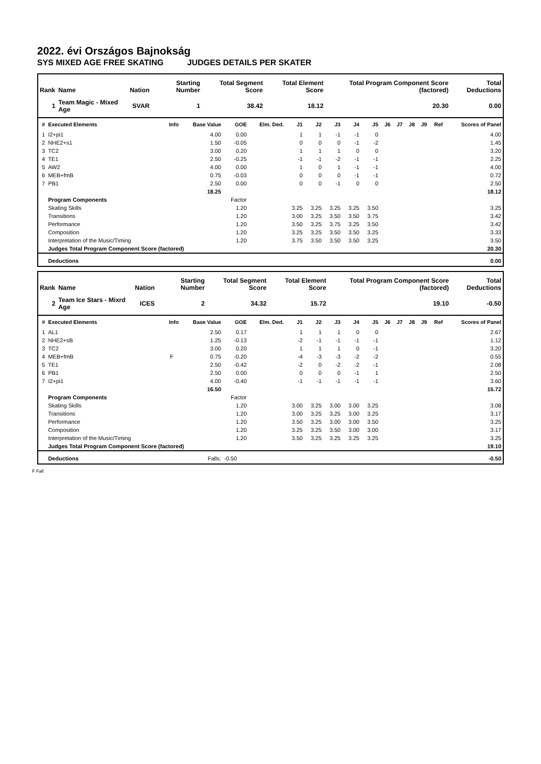2022. évi Országos Bajnokság
SYS MIXED AGE FREE SKATING JUDGES DETAILS PER SKATER
| Rank | Name | Nation | Starting Number | Total Segment Score | Total Element Score | Total Program Component Score (factored) | Total Deductions |
| --- | --- | --- | --- | --- | --- | --- | --- |
| 1 | Team Magic - Mixed Age | SVAR | 1 | 38.42 | 18.12 | 20.30 | 0.00 |
| # | Executed Elements | Info | Base Value | GOE | Elm. Ded. | J1 | J2 | J3 | J4 | J5 | J6 | J7 | J8 | J9 | Ref | Scores of Panel |
| --- | --- | --- | --- | --- | --- | --- | --- | --- | --- | --- | --- | --- | --- | --- | --- | --- |
| 1 | I2+pi1 | | 4.00 | 0.00 | | 1 | 1 | -1 | -1 | 0 | | | | | | 4.00 |
| 2 | NHE2+s1 | | 1.50 | -0.05 | | 0 | 0 | 0 | -1 | -2 | | | | | | 1.45 |
| 3 | TC2 | | 3.00 | 0.20 | | 1 | 1 | 1 | 0 | 0 | | | | | | 3.20 |
| 4 | TE1 | | 2.50 | -0.25 | | -1 | -1 | -2 | -1 | -1 | | | | | | 2.25 |
| 5 | AW2 | | 4.00 | 0.00 | | 1 | 0 | 1 | -1 | -1 | | | | | | 4.00 |
| 6 | MEB+fmB | | 0.75 | -0.03 | | 0 | 0 | 0 | -1 | -1 | | | | | | 0.72 |
| 7 | PB1 | | 2.50 | 0.00 | | 0 | 0 | -1 | 0 | 0 | | | | | | 2.50 |
| | | | 18.25 | | | | | | | | | | | | | 18.12 |
| | Program Components | | | Factor | | | | | | | | | | | | |
| | Skating Skills | | | 1.20 | | 3.25 | 3.25 | 3.25 | 3.25 | 3.50 | | | | | | 3.25 |
| | Transitions | | | 1.20 | | 3.00 | 3.25 | 3.50 | 3.50 | 3.75 | | | | | | 3.42 |
| | Performance | | | 1.20 | | 3.50 | 3.25 | 3.75 | 3.25 | 3.50 | | | | | | 3.42 |
| | Composition | | | 1.20 | | 3.25 | 3.25 | 3.50 | 3.50 | 3.25 | | | | | | 3.33 |
| | Interpretation of the Music/Timing | | | 1.20 | | 3.75 | 3.50 | 3.50 | 3.50 | 3.25 | | | | | | 3.50 |
| | Judges Total Program Component Score (factored) | | | | | | | | | | | | | | | 20.30 |
| | Deductions | | | | | | | | | | | | | | | 0.00 |
| Rank | Name | Nation | Starting Number | Total Segment Score | Total Element Score | Total Program Component Score (factored) | Total Deductions |
| --- | --- | --- | --- | --- | --- | --- | --- |
| 2 | Team Ice Stars - Mixrd Age | ICES | 2 | 34.32 | 15.72 | 19.10 | -0.50 |
| # | Executed Elements | Info | Base Value | GOE | Elm. Ded. | J1 | J2 | J3 | J4 | J5 | J6 | J7 | J8 | J9 | Ref | Scores of Panel |
| --- | --- | --- | --- | --- | --- | --- | --- | --- | --- | --- | --- | --- | --- | --- | --- | --- |
| 1 | AL1 | | 2.50 | 0.17 | | 1 | 1 | 1 | 0 | 0 | | | | | | 2.67 |
| 2 | NHE2+sB | | 1.25 | -0.13 | | -2 | -1 | -1 | -1 | -1 | | | | | | 1.12 |
| 3 | TC2 | | 3.00 | 0.20 | | 1 | 1 | 1 | 0 | -1 | | | | | | 3.20 |
| 4 | MEB+fmB | F | 0.75 | -0.20 | | -4 | -3 | -3 | -2 | -2 | | | | | | 0.55 |
| 5 | TE1 | | 2.50 | -0.42 | | -2 | 0 | -2 | -2 | -1 | | | | | | 2.08 |
| 6 | PB1 | | 2.50 | 0.00 | | 0 | 0 | 0 | -1 | 1 | | | | | | 2.50 |
| 7 | I2+pi1 | | 4.00 | -0.40 | | -1 | -1 | -1 | -1 | -1 | | | | | | 3.60 |
| | | | 16.50 | | | | | | | | | | | | | 15.72 |
| | Program Components | | | Factor | | | | | | | | | | | | |
| | Skating Skills | | | 1.20 | | 3.00 | 3.25 | 3.00 | 3.00 | 3.25 | | | | | | 3.08 |
| | Transitions | | | 1.20 | | 3.00 | 3.25 | 3.25 | 3.00 | 3.25 | | | | | | 3.17 |
| | Performance | | | 1.20 | | 3.50 | 3.25 | 3.00 | 3.00 | 3.50 | | | | | | 3.25 |
| | Composition | | | 1.20 | | 3.25 | 3.25 | 3.50 | 3.00 | 3.00 | | | | | | 3.17 |
| | Interpretation of the Music/Timing | | | 1.20 | | 3.50 | 3.25 | 3.25 | 3.25 | 3.25 | | | | | | 3.25 |
| | Judges Total Program Component Score (factored) | | | | | | | | | | | | | | | 19.10 |
| | Deductions | | Falls: | -0.50 | | | | | | | | | | | | -0.50 |
F Fall